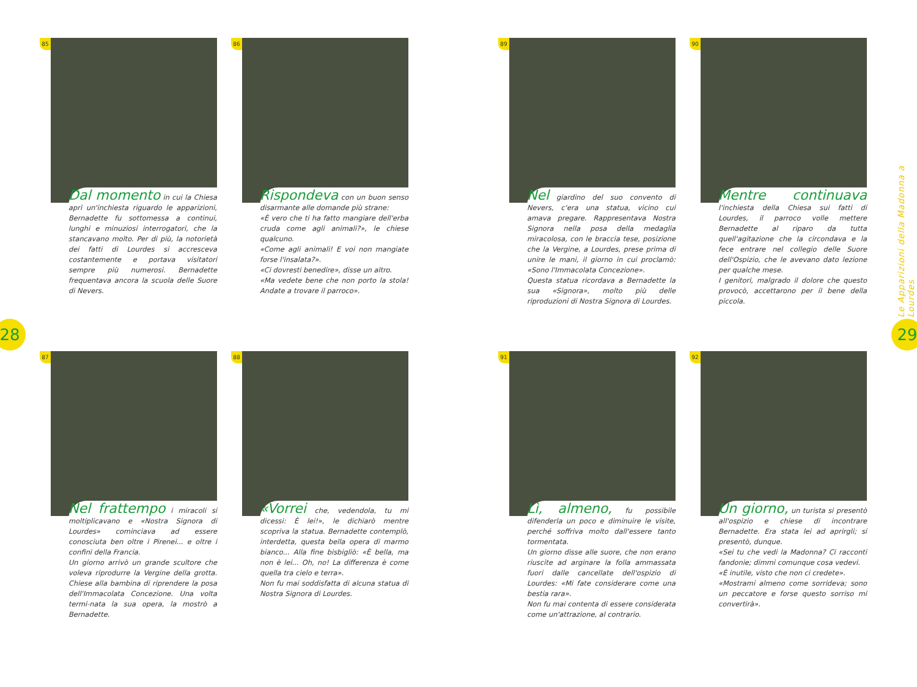85
Dal momento in cui la Chiesa aprì un'inchiesta riguardo le apparizioni, Bernadette fu sottomessa a continui, lunghi e minuziosi interrogatori, che la stancavano molto. Per di più, la notorietà dei fatti di Lourdes si accresceva costantemente e portava visitatori sempre più numerosi. Bernadette frequentava ancora la scuola delle Suore di Nevers.
86
Rispondeva con un buon senso disarmante alle domande più strane:
«È vero che ti ha fatto mangiare dell'erba cruda come agli animali?», le chiese qualcuno.
«Come agli animali! E voi non mangiate forse l'insalata?».
«Ci dovresti benedire», disse un altro.
«Ma vedete bene che non porto la stola! Andate a trovare il parroco».
87
Nel frattempo i miracoli si moltiplicavano e «Nostra Signora di Lourdes» cominciava ad essere conosciuta ben oltre i Pirenei... e oltre i confini della Francia.
Un giorno arrivò un grande scultore che voleva riprodurre la Vergine della grotta. Chiese alla bambina di riprendere la posa dell'Immacolata Concezione. Una volta termi-nata la sua opera, la mostrò a Bernadette.
88
«Vorrei che, vedendola, tu mi dicessi: È lei!», le dichiarò mentre scopriva la statua. Bernadette contemplò, interdetta, questa bella opera di marmo bianco... Alla fine bisbigliò: «È bella, ma non è lei... Oh, no! La differenza è come quella tra cielo e terra».
Non fu mai soddisfatta di alcuna statua di Nostra Signora di Lourdes.
89
Nel giardino del suo convento di Nevers, c'era una statua, vicino cui amava pregare. Rappresentava Nostra Signora nella posa della medaglia miracolosa, con le braccia tese, posizione che la Vergine, a Lourdes, prese prima di unire le mani, il giorno in cui proclamò: «Sono l'Immacolata Concezione».
Questa statua ricordava a Bernadette la sua «Signora», molto più delle riproduzioni di Nostra Signora di Lourdes.
90
Mentre continuava l'inchiesta della Chiesa sui fatti di Lourdes, il parroco volle mettere Bernadette al riparo da tutta quell'agitazione che la circondava e la fece entrare nel collegio delle Suore dell'Ospizio, che le avevano dato lezione per qualche mese.
I genitori, malgrado il dolore che questo provocò, accettarono per il bene della piccola.
91
Lì, almeno, fu possibile difenderla un poco e diminuire le visite, perché soffriva molto dall'essere tanto tormentata.
Un giorno disse alle suore, che non erano riuscite ad arginare la folla ammassata fuori dalle cancellate dell'ospizio di Lourdes: «Mi fate considerare come una bestia rara».
Non fu mai contenta di essere considerata come un'attrazione, al contrario.
92
Un giorno, un turista si presentò all'ospizio e chiese di incontrare Bernadette. Era stata lei ad aprirgli; si presentò, dunque.
«Sei tu che vedi la Madonna? Ci racconti fandonie; dimmi comunque cosa vedevi.
«È inutile, visto che non ci credete».
«Mostrami almeno come sorrideva; sono un peccatore e forse questo sorriso mi convertirà».
28
Le Apparizioni della Madonna a Lourdes
29